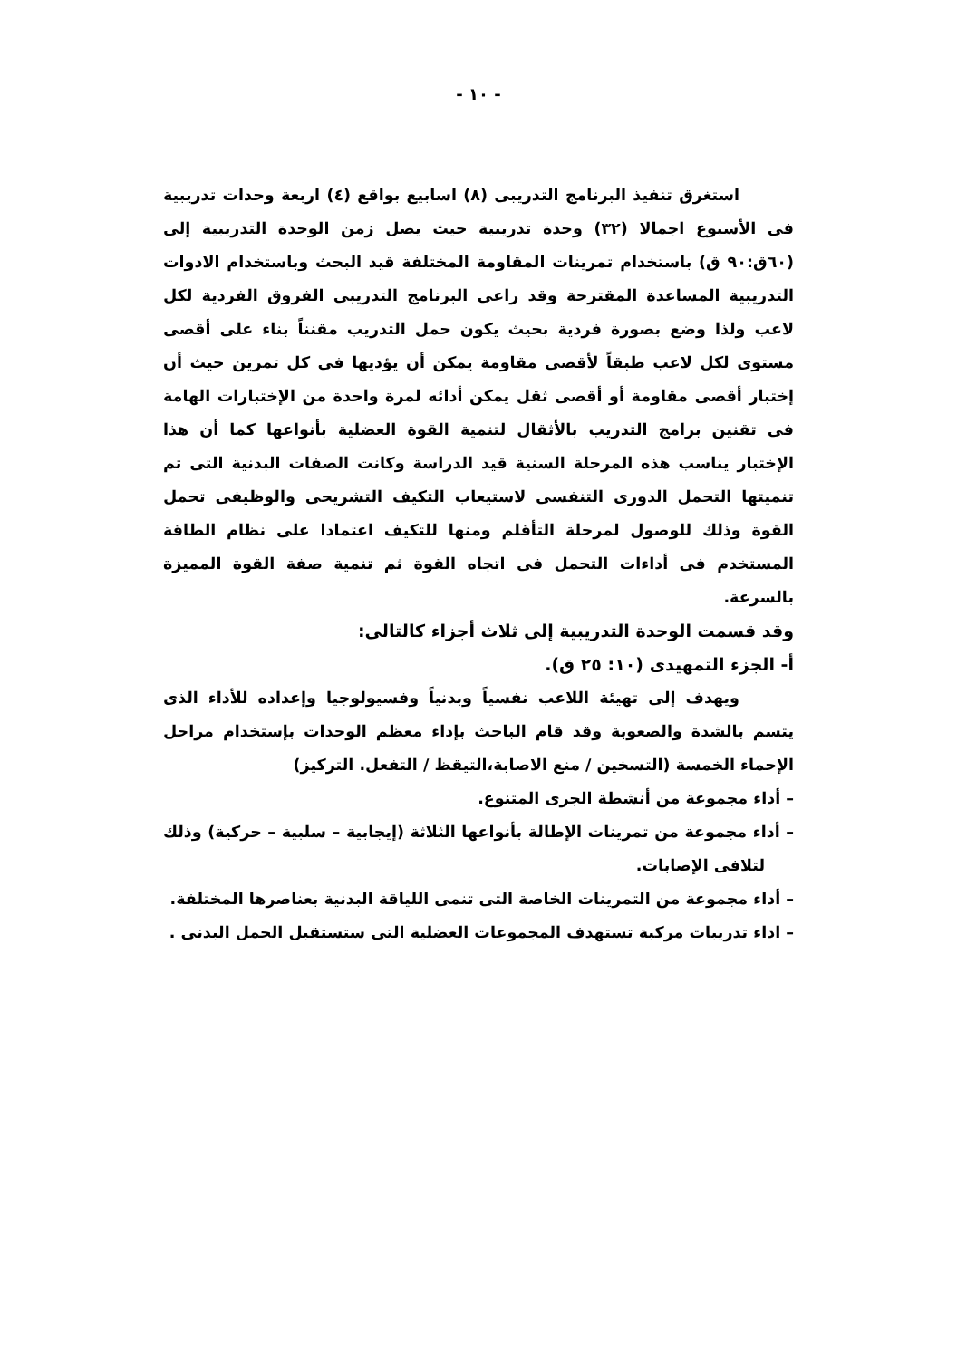- ١٠ -
استغرق تنفيذ البرنامج التدريبى (٨) اسابيع بواقع (٤) اربعة وحدات تدريبية فى الأسبوع اجمالا (٣٢) وحدة تدريبية حيث يصل زمن الوحدة التدريبية إلى (٦٠ق:٩٠ ق) باستخدام تمرينات المقاومة المختلفة قيد البحث وباستخدام الادوات التدريبية المساعدة المقترحة وقد راعى البرنامج التدريبى الفروق الفردية لكل لاعب ولذا وضع بصورة فردية بحيث يكون حمل التدريب مقنناً بناء على أقصى مستوى لكل لاعب طبقاً لأقصى مقاومة يمكن أن يؤديها فى كل تمرين حيث أن إختبار أقصى مقاومة أو أقصى ثقل يمكن أدائه لمرة واحدة من الإختبارات الهامة فى تقنين برامج التدريب بالأثقال لتنمية القوة العضلية بأنواعها كما أن هذا الإختبار يناسب هذه المرحلة السنية قيد الدراسة وكانت الصفات البدنية التى تم تنميتها التحمل الدورى التنفسى لاستيعاب التكيف التشريحى والوظيفى تحمل القوة وذلك للوصول لمرحلة التأقلم ومنها للتكيف اعتمادا على نظام الطاقة المستخدم فى أداءات التحمل فى اتجاه القوة ثم تنمية صفة القوة المميزة بالسرعة.
وقد قسمت الوحدة التدريبية إلى ثلاث أجزاء كالتالى:
أ- الجزء التمهيدى (١٠: ٢٥ ق).
ويهدف إلى تهيئة اللاعب نفسياً وبدنياً وفسيولوجيا وإعداده للأداء الذى يتسم بالشدة والصعوبة وقد قام الباحث بإداء معظم الوحدات بإستخدام مراحل الإحماء الخمسة (التسخين / منع الاصابة،التيقظ / التفعل. التركيز)
– أداء مجموعة من أنشطة الجرى المتنوع.
– أداء مجموعة من تمرينات الإطالة بأنواعها الثلاثة (إيجابية – سلبية – حركية) وذلك لتلافى الإصابات.
– أداء مجموعة من التمرينات الخاصة التى تنمى اللياقة البدنية بعناصرها المختلفة.
– اداء تدريبات مركبة تستهدف المجموعات العضلية التى ستستقبل الحمل البدنى .